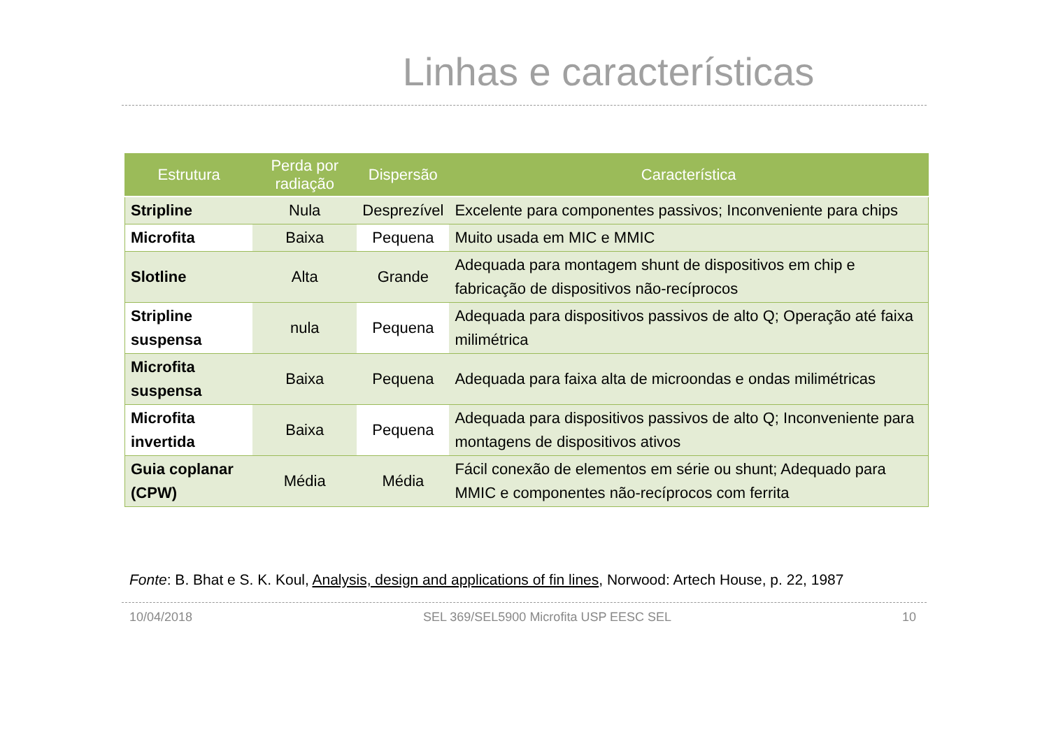Linhas e características
| Estrutura | Perda por radiação | Dispersão | Característica |
| --- | --- | --- | --- |
| Stripline | Nula | Desprezível | Excelente para componentes passivos; Inconveniente para chips |
| Microfita | Baixa | Pequena | Muito usada em MIC e MMIC |
| Slotline | Alta | Grande | Adequada para montagem shunt de dispositivos em chip e fabricação de dispositivos não-recíprocos |
| Stripline suspensa | nula | Pequena | Adequada para dispositivos passivos de alto Q; Operação até faixa milimétrica |
| Microfita suspensa | Baixa | Pequena | Adequada para faixa alta de microondas e ondas milimétricas |
| Microfita invertida | Baixa | Pequena | Adequada para dispositivos passivos de alto Q; Inconveniente para montagens de dispositivos ativos |
| Guia coplanar (CPW) | Média | Média | Fácil conexão de elementos em série ou shunt; Adequado para MMIC e componentes não-recíprocos com ferrita |
Fonte: B. Bhat e S. K. Koul, Analysis, design and applications of fin lines, Norwood: Artech House, p. 22, 1987
10/04/2018 SEL 369/SEL5900 Microfita USP EESC SEL 10